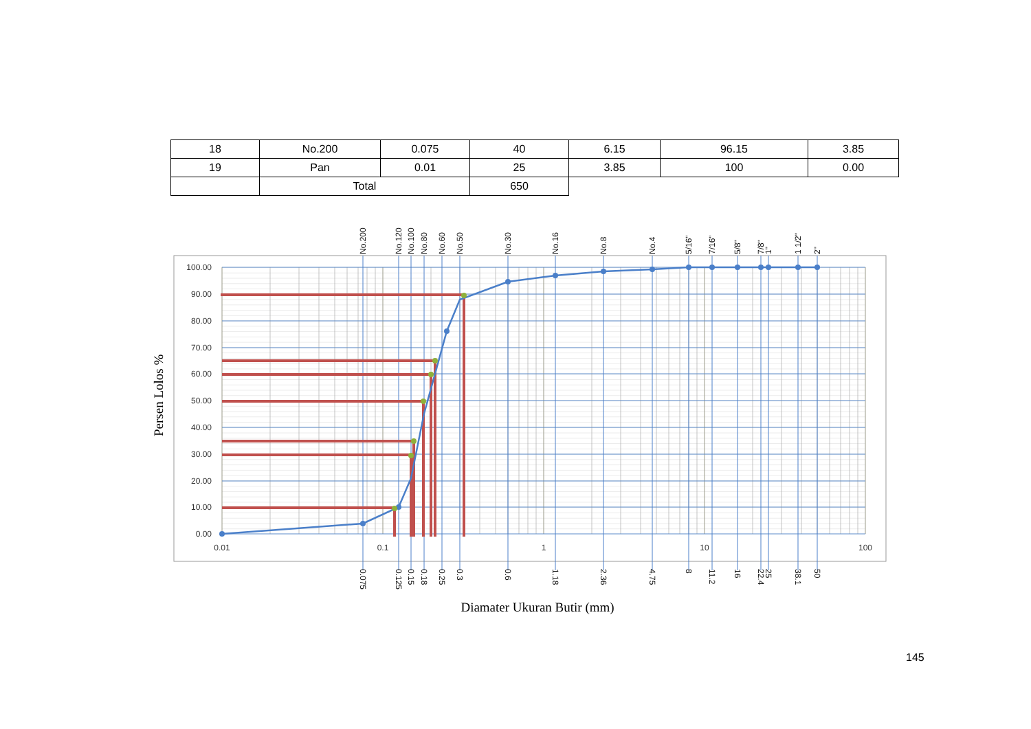| 18 | No.200 | 0.075 | 40 | 6.15 | 96.15 | 3.85 |
| 19 | Pan | 0.01 | 25 | 3.85 | 100 | 0.00 |
| | Total | | 650 | | | |
100.00
90.00
80.00
70.00
60.00
50.00
40.00
30.00
20.00
10.00
0.00
0.01
0.1
1
10
100
No.200
No.120
No.100
No.80
No.60
No.50
No.30
No.16
No.8
No.4
5/16"
7/16"
5/8"
7/8"
1"
1 1/2"
2"
0.075
0.125
0.15
0.18
0.25
0.3
0.6
1.18
2.36
4.75
8
11.2
16
22.4
25
38.1
50
Persen Lolos %
Diamater Ukuran Butir (mm)
145